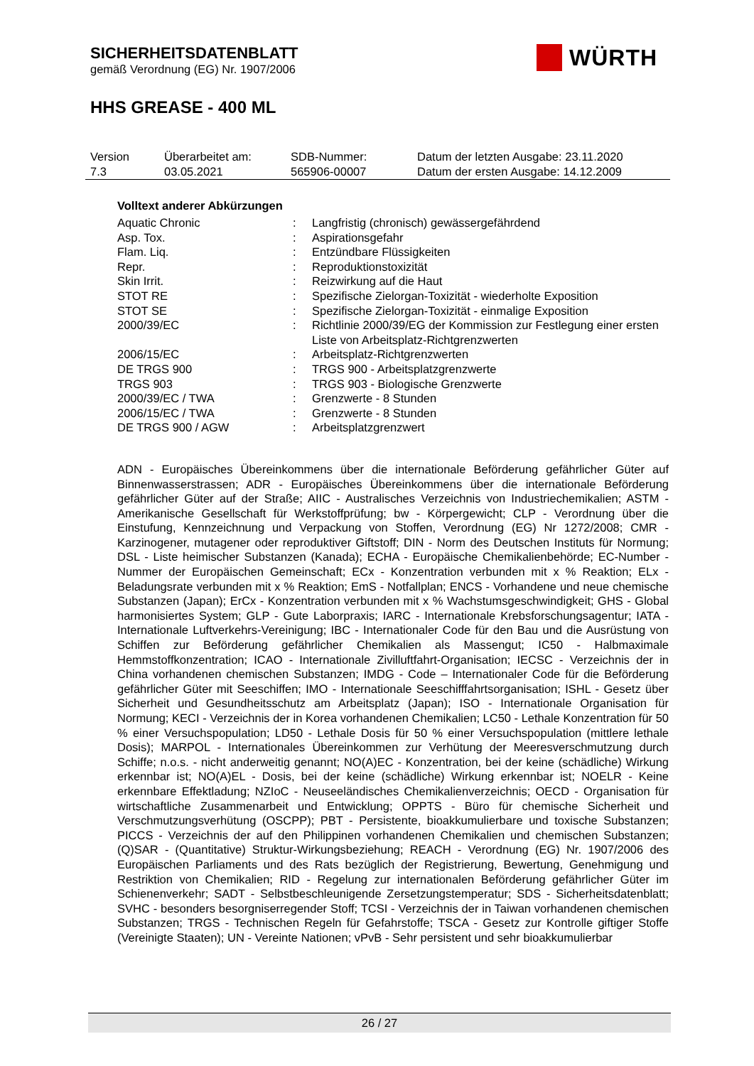SICHERHEITSDATENBLATT
gemäß Verordnung (EG) Nr. 1907/2006
HHS GREASE - 400 ML
WÜRTH
| Version | Überarbeitet am: | SDB-Nummer: | Datum der letzten Ausgabe: 23.11.2020 |
| 7.3 | 03.05.2021 | 565906-00007 | Datum der ersten Ausgabe: 14.12.2009 |
Volltext anderer Abkürzungen
| Aquatic Chronic | : | Langfristig (chronisch) gewässergefährdend |
| Asp. Tox. | : | Aspirationsgefahr |
| Flam. Liq. | : | Entzündbare Flüssigkeiten |
| Repr. | : | Reproduktionstoxizität |
| Skin Irrit. | : | Reizwirkung auf die Haut |
| STOT RE | : | Spezifische Zielorgan-Toxizität - wiederholte Exposition |
| STOT SE | : | Spezifische Zielorgan-Toxizität - einmalige Exposition |
| 2000/39/EC | : | Richtlinie 2000/39/EG der Kommission zur Festlegung einer ersten Liste von Arbeitsplatz-Richtgrenzwerten |
| 2006/15/EC | : | Arbeitsplatz-Richtgrenzwerten |
| DE TRGS 900 | : | TRGS 900 - Arbeitsplatzgrenzwerte |
| TRGS 903 | : | TRGS 903 - Biologische Grenzwerte |
| 2000/39/EC / TWA | : | Grenzwerte - 8 Stunden |
| 2006/15/EC / TWA | : | Grenzwerte - 8 Stunden |
| DE TRGS 900 / AGW | : | Arbeitsplatzgrenzwert |
ADN - Europäisches Übereinkommens über die internationale Beförderung gefährlicher Güter auf Binnenwasserstrassen; ADR - Europäisches Übereinkommens über die internationale Beförderung gefährlicher Güter auf der Straße; AIIC - Australisches Verzeichnis von Industriechemikalien; ASTM - Amerikanische Gesellschaft für Werkstoffprüfung; bw - Körpergewicht; CLP - Verordnung über die Einstufung, Kennzeichnung und Verpackung von Stoffen, Verordnung (EG) Nr 1272/2008; CMR - Karzinogener, mutagener oder reproduktiver Giftstoff; DIN - Norm des Deutschen Instituts für Normung; DSL - Liste heimischer Substanzen (Kanada); ECHA - Europäische Chemikalienbehörde; EC-Number - Nummer der Europäischen Gemeinschaft; ECx - Konzentration verbunden mit x % Reaktion; ELx - Beladungsrate verbunden mit x % Reaktion; EmS - Notfallplan; ENCS - Vorhandene und neue chemische Substanzen (Japan); ErCx - Konzentration verbunden mit x % Wachstumsgeschwindigkeit; GHS - Global harmonisiertes System; GLP - Gute Laborpraxis; IARC - Internationale Krebsforschungsagentur; IATA - Internationale Luftverkehrs-Vereinigung; IBC - Internationaler Code für den Bau und die Ausrüstung von Schiffen zur Beförderung gefährlicher Chemikalien als Massengut; IC50 - Halbmaximale Hemmstoffkonzentration; ICAO - Internationale Zivilluftfahrt-Organisation; IECSC - Verzeichnis der in China vorhandenen chemischen Substanzen; IMDG - Code – Internationaler Code für die Beförderung gefährlicher Güter mit Seeschiffen; IMO - Internationale Seeschifffahrtsorganisation; ISHL - Gesetz über Sicherheit und Gesundheitsschutz am Arbeitsplatz (Japan); ISO - Internationale Organisation für Normung; KECI - Verzeichnis der in Korea vorhandenen Chemikalien; LC50 - Lethale Konzentration für 50 % einer Versuchspopulation; LD50 - Lethale Dosis für 50 % einer Versuchspopulation (mittlere lethale Dosis); MARPOL - Internationales Übereinkommen zur Verhütung der Meeresverschmutzung durch Schiffe; n.o.s. - nicht anderweitig genannt; NO(A)EC - Konzentration, bei der keine (schädliche) Wirkung erkennbar ist; NO(A)EL - Dosis, bei der keine (schädliche) Wirkung erkennbar ist; NOELR - Keine erkennbare Effektladung; NZIoC - Neuseeländisches Chemikalienverzeichnis; OECD - Organisation für wirtschaftliche Zusammenarbeit und Entwicklung; OPPTS - Büro für chemische Sicherheit und Verschmutzungsverhütung (OSCPP); PBT - Persistente, bioakkumulierbare und toxische Substanzen; PICCS - Verzeichnis der auf den Philippinen vorhandenen Chemikalien und chemischen Substanzen; (Q)SAR - (Quantitative) Struktur-Wirkungsbeziehung; REACH - Verordnung (EG) Nr. 1907/2006 des Europäischen Parliaments und des Rats bezüglich der Registrierung, Bewertung, Genehmigung und Restriktion von Chemikalien; RID - Regelung zur internationalen Beförderung gefährlicher Güter im Schienenverkehr; SADT - Selbstbeschleunigende Zersetzungstemperatur; SDS - Sicherheitsdatenblatt; SVHC - besonders besorgniserregender Stoff; TCSI - Verzeichnis der in Taiwan vorhandenen chemischen Substanzen; TRGS - Technischen Regeln für Gefahrstoffe; TSCA - Gesetz zur Kontrolle giftiger Stoffe (Vereinigte Staaten); UN - Vereinte Nationen; vPvB - Sehr persistent und sehr bioakkumulierbar
26 / 27